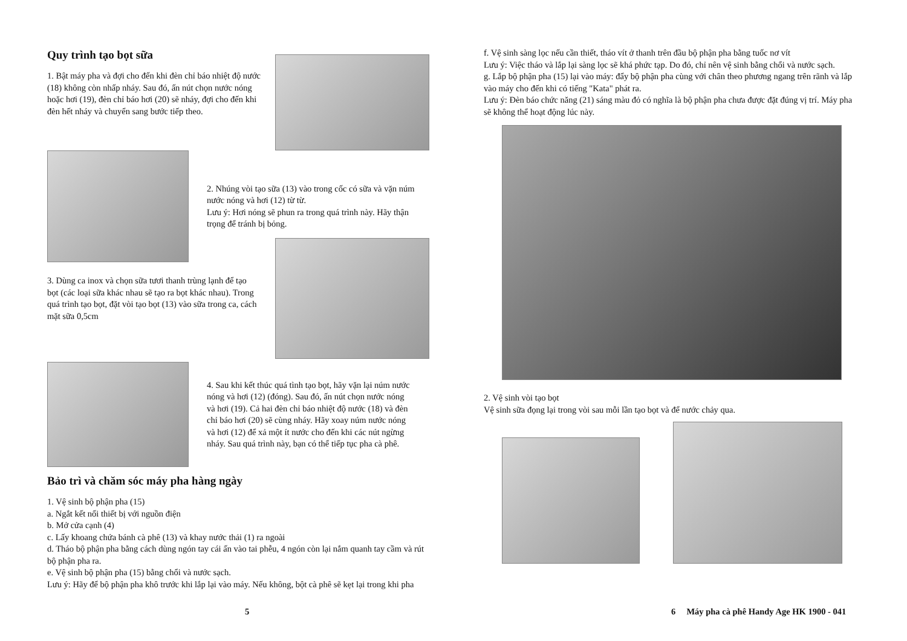Quy trình tạo bọt sữa
1. Bật máy pha và đợi cho đến khi đèn chỉ báo nhiệt độ nước (18) không còn nhấp nháy. Sau đó, ấn nút chọn nước nóng hoặc hơi (19), đèn chỉ báo hơi (20) sẽ nháy, đợi cho đến khi đèn hết nháy và chuyển sang bước tiếp theo.
2. Nhúng vòi tạo sữa (13) vào trong cốc có sữa và vặn núm nước nóng và hơi (12) từ từ.
Lưu ý: Hơi nóng sẽ phun ra trong quá trình này. Hãy thận trọng để tránh bị bỏng.
3. Dùng ca inox và chọn sữa tươi thanh trùng lạnh để tạo bọt (các loại sữa khác nhau sẽ tạo ra bọt khác nhau). Trong quá trình tạo bọt, đặt vòi tạo bọt (13) vào sữa trong ca, cách mặt sữa 0,5cm
4. Sau khi kết thúc quá tình tạo bọt, hãy vặn lại núm nước nóng và hơi (12) (đóng). Sau đó, ấn nút chọn nước nóng và hơi (19). Cả hai đèn chỉ báo nhiệt độ nước (18) và đèn chỉ báo hơi (20) sẽ cùng nháy. Hãy xoay núm nước nóng và hơi (12) để xả một ít nước cho đến khi các nút ngừng nháy. Sau quá trình này, bạn có thể tiếp tục pha cà phê.
Bảo trì và chăm sóc máy pha hàng ngày
1. Vệ sinh bộ phận pha (15)
a. Ngắt kết nối thiết bị với nguồn điện
b. Mở cửa cạnh (4)
c. Lấy khoang chứa bánh cà phê (13) và khay nước thải (1) ra ngoài
d. Tháo bộ phận pha bằng cách dùng ngón tay cái ấn vào tai phễu, 4 ngón còn lại nắm quanh tay cầm và rút bộ phận pha ra.
e. Vệ sinh bộ phận pha (15) bằng chổi và nước sạch.
Lưu ý: Hãy để bộ phận pha khô trước khi lắp lại vào máy. Nếu không, bột cà phê sẽ kẹt lại trong khi pha
5
f. Vệ sinh sàng lọc nếu cần thiết, tháo vít ở thanh trên đầu bộ phận pha bằng tuốc nơ vít
Lưu ý: Việc tháo và lắp lại sàng lọc sẽ khá phức tạp. Do đó, chỉ nên vệ sinh bằng chổi và nước sạch.
g. Lắp bộ phận pha (15) lại vào máy: đẩy bộ phận pha cùng với chân theo phương ngang trên rãnh và lắp vào máy cho đến khi có tiếng "Kata" phát ra.
Lưu ý: Đèn báo chức năng (21) sáng màu đỏ có nghĩa là bộ phận pha chưa được đặt đúng vị trí. Máy pha sẽ không thể hoạt động lúc này.
2. Vệ sinh vòi tạo bọt
Vệ sinh sữa đọng lại trong vòi sau mỗi lần tạo bọt và để nước chảy qua.
6 Máy pha cà phê Handy Age HK 1900 - 041